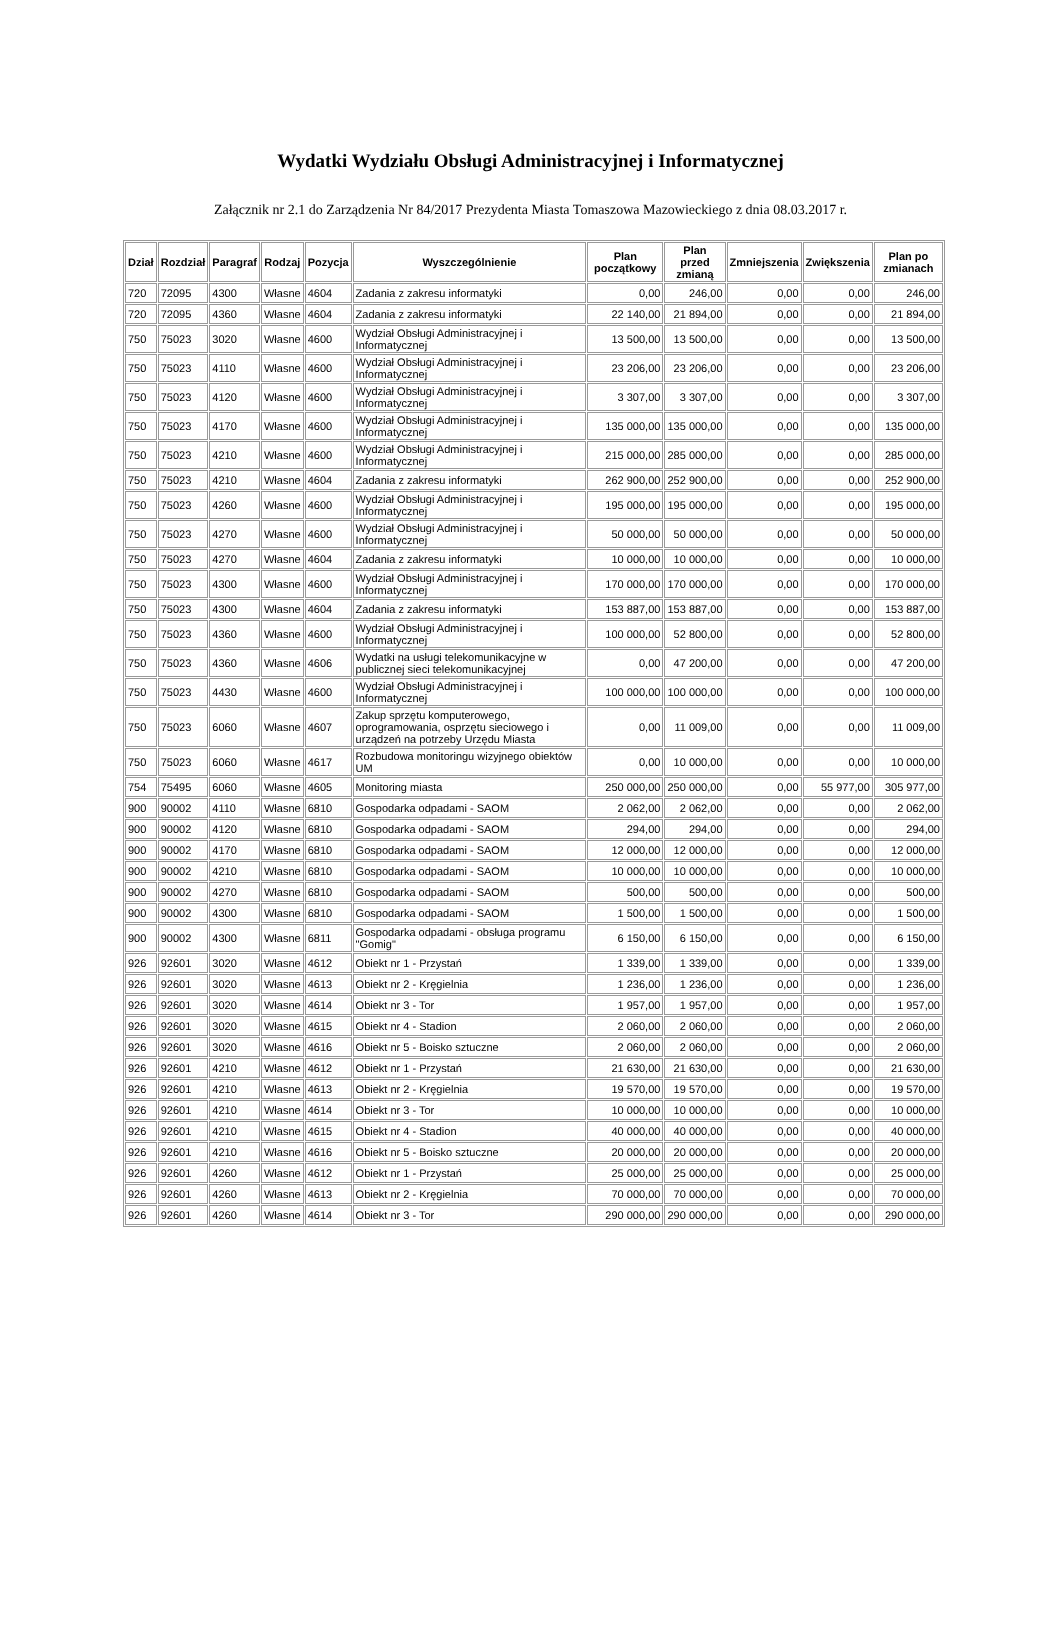Wydatki Wydziału Obsługi Administracyjnej i Informatycznej
Załącznik nr 2.1 do Zarządzenia Nr 84/2017 Prezydenta Miasta Tomaszowa Mazowieckiego z dnia 08.03.2017 r.
| Dział | Rozdział | Paragraf | Rodzaj | Pozycja | Wyszczególnienie | Plan początkowy | Plan przed zmianą | Zmniejszenia | Zwiększenia | Plan po zmianach |
| --- | --- | --- | --- | --- | --- | --- | --- | --- | --- | --- |
| 720 | 72095 | 4300 | Własne | 4604 | Zadania z zakresu informatyki | 0,00 | 246,00 | 0,00 | 0,00 | 246,00 |
| 720 | 72095 | 4360 | Własne | 4604 | Zadania z zakresu informatyki | 22 140,00 | 21 894,00 | 0,00 | 0,00 | 21 894,00 |
| 750 | 75023 | 3020 | Własne | 4600 | Wydział Obsługi Administracyjnej i Informatycznej | 13 500,00 | 13 500,00 | 0,00 | 0,00 | 13 500,00 |
| 750 | 75023 | 4110 | Własne | 4600 | Wydział Obsługi Administracyjnej i Informatycznej | 23 206,00 | 23 206,00 | 0,00 | 0,00 | 23 206,00 |
| 750 | 75023 | 4120 | Własne | 4600 | Wydział Obsługi Administracyjnej i Informatycznej | 3 307,00 | 3 307,00 | 0,00 | 0,00 | 3 307,00 |
| 750 | 75023 | 4170 | Własne | 4600 | Wydział Obsługi Administracyjnej i Informatycznej | 135 000,00 | 135 000,00 | 0,00 | 0,00 | 135 000,00 |
| 750 | 75023 | 4210 | Własne | 4600 | Wydział Obsługi Administracyjnej i Informatycznej | 215 000,00 | 285 000,00 | 0,00 | 0,00 | 285 000,00 |
| 750 | 75023 | 4210 | Własne | 4604 | Zadania z zakresu informatyki | 262 900,00 | 252 900,00 | 0,00 | 0,00 | 252 900,00 |
| 750 | 75023 | 4260 | Własne | 4600 | Wydział Obsługi Administracyjnej i Informatycznej | 195 000,00 | 195 000,00 | 0,00 | 0,00 | 195 000,00 |
| 750 | 75023 | 4270 | Własne | 4600 | Wydział Obsługi Administracyjnej i Informatycznej | 50 000,00 | 50 000,00 | 0,00 | 0,00 | 50 000,00 |
| 750 | 75023 | 4270 | Własne | 4604 | Zadania z zakresu informatyki | 10 000,00 | 10 000,00 | 0,00 | 0,00 | 10 000,00 |
| 750 | 75023 | 4300 | Własne | 4600 | Wydział Obsługi Administracyjnej i Informatycznej | 170 000,00 | 170 000,00 | 0,00 | 0,00 | 170 000,00 |
| 750 | 75023 | 4300 | Własne | 4604 | Zadania z zakresu informatyki | 153 887,00 | 153 887,00 | 0,00 | 0,00 | 153 887,00 |
| 750 | 75023 | 4360 | Własne | 4600 | Wydział Obsługi Administracyjnej i Informatycznej | 100 000,00 | 52 800,00 | 0,00 | 0,00 | 52 800,00 |
| 750 | 75023 | 4360 | Własne | 4606 | Wydatki na usługi telekomunikacyjne w publicznej sieci telekomunikacyjnej | 0,00 | 47 200,00 | 0,00 | 0,00 | 47 200,00 |
| 750 | 75023 | 4430 | Własne | 4600 | Wydział Obsługi Administracyjnej i Informatycznej | 100 000,00 | 100 000,00 | 0,00 | 0,00 | 100 000,00 |
| 750 | 75023 | 6060 | Własne | 4607 | Zakup sprzętu komputerowego, oprogramowania, osprzętu sieciowego i urządzeń na potrzeby Urzędu Miasta | 0,00 | 11 009,00 | 0,00 | 0,00 | 11 009,00 |
| 750 | 75023 | 6060 | Własne | 4617 | Rozbudowa monitoringu wizyjnego obiektów UM | 0,00 | 10 000,00 | 0,00 | 0,00 | 10 000,00 |
| 754 | 75495 | 6060 | Własne | 4605 | Monitoring miasta | 250 000,00 | 250 000,00 | 0,00 | 55 977,00 | 305 977,00 |
| 900 | 90002 | 4110 | Własne | 6810 | Gospodarka odpadami - SAOM | 2 062,00 | 2 062,00 | 0,00 | 0,00 | 2 062,00 |
| 900 | 90002 | 4120 | Własne | 6810 | Gospodarka odpadami - SAOM | 294,00 | 294,00 | 0,00 | 0,00 | 294,00 |
| 900 | 90002 | 4170 | Własne | 6810 | Gospodarka odpadami - SAOM | 12 000,00 | 12 000,00 | 0,00 | 0,00 | 12 000,00 |
| 900 | 90002 | 4210 | Własne | 6810 | Gospodarka odpadami - SAOM | 10 000,00 | 10 000,00 | 0,00 | 0,00 | 10 000,00 |
| 900 | 90002 | 4270 | Własne | 6810 | Gospodarka odpadami - SAOM | 500,00 | 500,00 | 0,00 | 0,00 | 500,00 |
| 900 | 90002 | 4300 | Własne | 6810 | Gospodarka odpadami - SAOM | 1 500,00 | 1 500,00 | 0,00 | 0,00 | 1 500,00 |
| 900 | 90002 | 4300 | Własne | 6811 | Gospodarka odpadami - obsługa programu "Gomig" | 6 150,00 | 6 150,00 | 0,00 | 0,00 | 6 150,00 |
| 926 | 92601 | 3020 | Własne | 4612 | Obiekt nr 1 - Przystań | 1 339,00 | 1 339,00 | 0,00 | 0,00 | 1 339,00 |
| 926 | 92601 | 3020 | Własne | 4613 | Obiekt nr 2 - Kręgielnia | 1 236,00 | 1 236,00 | 0,00 | 0,00 | 1 236,00 |
| 926 | 92601 | 3020 | Własne | 4614 | Obiekt nr 3 - Tor | 1 957,00 | 1 957,00 | 0,00 | 0,00 | 1 957,00 |
| 926 | 92601 | 3020 | Własne | 4615 | Obiekt nr 4 - Stadion | 2 060,00 | 2 060,00 | 0,00 | 0,00 | 2 060,00 |
| 926 | 92601 | 3020 | Własne | 4616 | Obiekt nr 5 - Boisko sztuczne | 2 060,00 | 2 060,00 | 0,00 | 0,00 | 2 060,00 |
| 926 | 92601 | 4210 | Własne | 4612 | Obiekt nr 1 - Przystań | 21 630,00 | 21 630,00 | 0,00 | 0,00 | 21 630,00 |
| 926 | 92601 | 4210 | Własne | 4613 | Obiekt nr 2 - Kręgielnia | 19 570,00 | 19 570,00 | 0,00 | 0,00 | 19 570,00 |
| 926 | 92601 | 4210 | Własne | 4614 | Obiekt nr 3 - Tor | 10 000,00 | 10 000,00 | 0,00 | 0,00 | 10 000,00 |
| 926 | 92601 | 4210 | Własne | 4615 | Obiekt nr 4 - Stadion | 40 000,00 | 40 000,00 | 0,00 | 0,00 | 40 000,00 |
| 926 | 92601 | 4210 | Własne | 4616 | Obiekt nr 5 - Boisko sztuczne | 20 000,00 | 20 000,00 | 0,00 | 0,00 | 20 000,00 |
| 926 | 92601 | 4260 | Własne | 4612 | Obiekt nr 1 - Przystań | 25 000,00 | 25 000,00 | 0,00 | 0,00 | 25 000,00 |
| 926 | 92601 | 4260 | Własne | 4613 | Obiekt nr 2 - Kręgielnia | 70 000,00 | 70 000,00 | 0,00 | 0,00 | 70 000,00 |
| 926 | 92601 | 4260 | Własne | 4614 | Obiekt nr 3 - Tor | 290 000,00 | 290 000,00 | 0,00 | 0,00 | 290 000,00 |